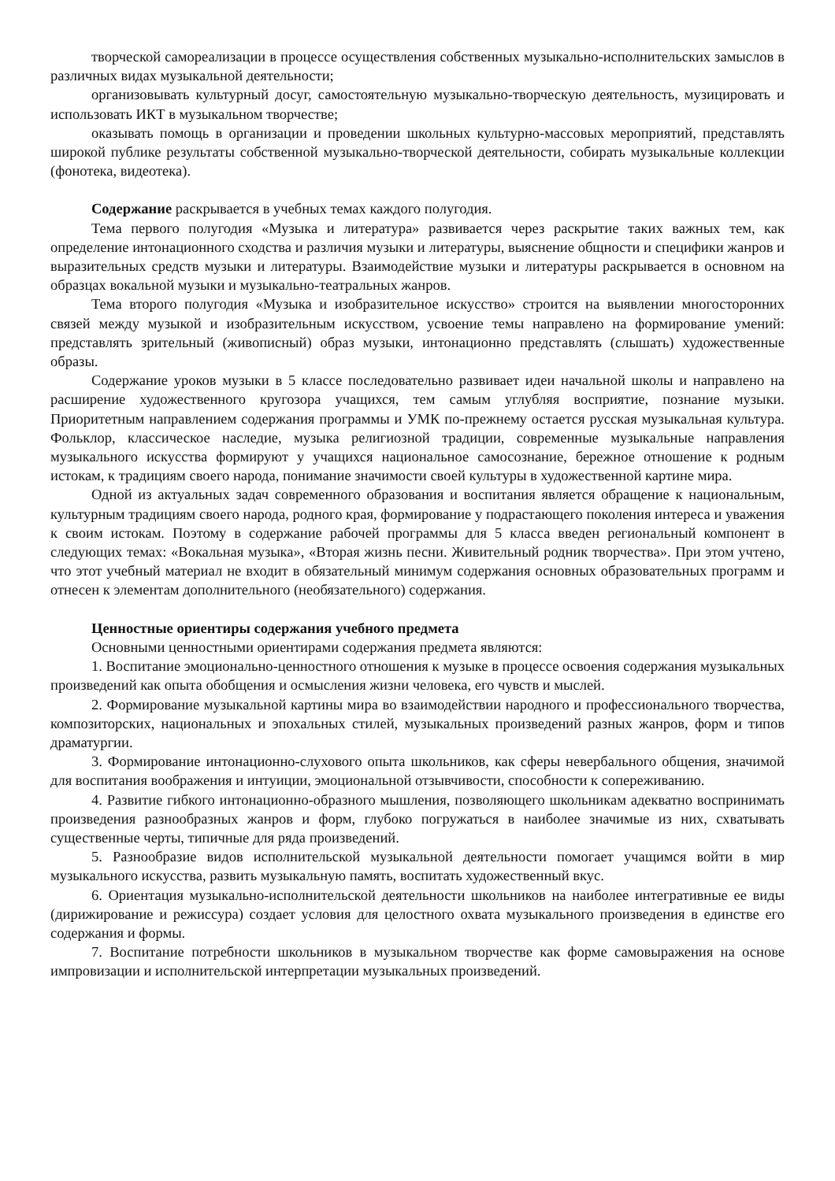творческой самореализации в процессе осуществления собственных музыкально-исполнительских замыслов в различных видах музыкальной деятельности;
организовывать культурный досуг, самостоятельную музыкально-творческую деятельность, музицировать и использовать ИКТ в музыкальном творчестве;
оказывать помощь в организации и проведении школьных культурно-массовых мероприятий, представлять широкой публике результаты собственной музыкально-творческой деятельности, собирать музыкальные коллекции (фонотека, видеотека).
Содержание раскрывается в учебных темах каждого полугодия.
Тема первого полугодия «Музыка и литература» развивается через раскрытие таких важных тем, как определение интонационного сходства и различия музыки и литературы, выяснение общности и специфики жанров и выразительных средств музыки и литературы. Взаимодействие музыки и литературы раскрывается в основном на образцах вокальной музыки и музыкально-театральных жанров.
Тема второго полугодия «Музыка и изобразительное искусство» строится на выявлении многосторонних связей между музыкой и изобразительным искусством, усвоение темы направлено на формирование умений: представлять зрительный (живописный) образ музыки, интонационно представлять (слышать) художественные образы.
Содержание уроков музыки в 5 классе последовательно развивает идеи начальной школы и направлено на расширение художественного кругозора учащихся, тем самым углубляя восприятие, познание музыки. Приоритетным направлением содержания программы и УМК по-прежнему остается русская музыкальная культура. Фольклор, классическое наследие, музыка религиозной традиции, современные музыкальные направления музыкального искусства формируют у учащихся национальное самосознание, бережное отношение к родным истокам, к традициям своего народа, понимание значимости своей культуры в художественной картине мира.
Одной из актуальных задач современного образования и воспитания является обращение к национальным, культурным традициям своего народа, родного края, формирование у подрастающего поколения интереса и уважения к своим истокам. Поэтому в содержание рабочей программы для 5 класса введен региональный компонент в следующих темах: «Вокальная музыка», «Вторая жизнь песни. Живительный родник творчества». При этом учтено, что этот учебный материал не входит в обязательный минимум содержания основных образовательных программ и отнесен к элементам дополнительного (необязательного) содержания.
Ценностные ориентиры содержания учебного предмета
Основными ценностными ориентирами содержания предмета являются:
1. Воспитание эмоционально-ценностного отношения к музыке в процессе освоения содержания музыкальных произведений как опыта обобщения и осмысления жизни человека, его чувств и мыслей.
2. Формирование музыкальной картины мира во взаимодействии народного и профессионального творчества, композиторских, национальных и эпохальных стилей, музыкальных произведений разных жанров, форм и типов драматургии.
3. Формирование интонационно-слухового опыта школьников, как сферы невербального общения, значимой для воспитания воображения и интуиции, эмоциональной отзывчивости, способности к сопереживанию.
4. Развитие гибкого интонационно-образного мышления, позволяющего школьникам адекватно воспринимать произведения разнообразных жанров и форм, глубоко погружаться в наиболее значимые из них, схватывать существенные черты, типичные для ряда произведений.
5. Разнообразие видов исполнительской музыкальной деятельности помогает учащимся войти в мир музыкального искусства, развить музыкальную память, воспитать художественный вкус.
6. Ориентация музыкально-исполнительской деятельности школьников на наиболее интегративные ее виды (дирижирование и режиссура) создает условия для целостного охвата музыкального произведения в единстве его содержания и формы.
7. Воспитание потребности школьников в музыкальном творчестве как форме самовыражения на основе импровизации и исполнительской интерпретации музыкальных произведений.